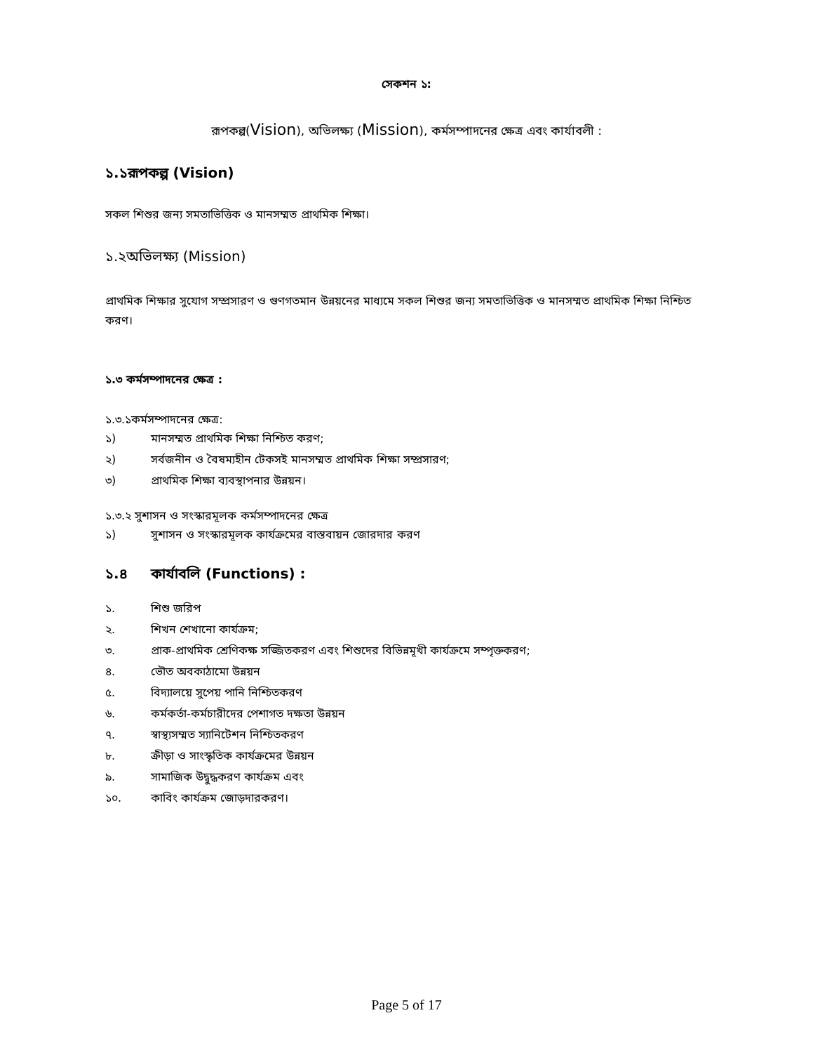সেকশন ১:
রূপকল্প(Vision), অভিলক্ষ্য (Mission), কর্মসম্পাদনের ক্ষেত্র এবং কার্যাবলী :
১.১রূপকল্প (Vision)
সকল শিশুর জন্য সমতাভিত্তিক ও মানসম্মত প্রাথমিক শিক্ষা।
১.২অভিলক্ষ্য (Mission)
প্রাথমিক শিক্ষার সুযোগ সম্প্রসারণ ও গুণগতমান উন্নয়নের মাধ্যমে সকল শিশুর জন্য সমতাভিত্তিক ও মানসম্মত প্রাথমিক শিক্ষা নিশ্চিত করণ।
১.৩ কর্মসম্পাদনের ক্ষেত্র :
১.৩.১কর্মসম্পাদনের ক্ষেত্র:
১) মানসম্মত প্রাথমিক শিক্ষা নিশ্চিত করণ;
২) সর্বজনীন ও বৈষম্যহীন টেকসই মানসম্মত প্রাথমিক শিক্ষা সম্প্রসারণ;
৩) প্রাথমিক শিক্ষা ব্যবস্থাপনার উন্নয়ন।
১.৩.২ সুশাসন ও সংস্কারমূলক কর্মসম্পাদনের ক্ষেত্র
১) সুশাসন ও সংস্কারমূলক কার্যক্রমের বাস্তবায়ন জোরদার করণ
১.৪ কার্যাবলি (Functions) :
১. শিশু জরিপ
২. শিখন শেখানো কার্যক্রম;
৩. প্রাক-প্রাথমিক শ্রেণিকক্ষ সজ্জিতকরণ এবং শিশুদের বিভিন্নমূখী কার্যক্রমে সম্পৃক্তকরণ;
৪. ভৌত অবকাঠামো উন্নয়ন
৫. বিদ্যালয়ে সুপেয় পানি নিশ্চিতকরণ
৬. কর্মকর্তা-কর্মচারীদের পেশাগত দক্ষতা উন্নয়ন
৭. স্বাস্থ্যসম্মত স্যানিটেশন নিশ্চিতকরণ
৮. ক্রীড়া ও সাংস্কৃতিক কার্যক্রমের উন্নয়ন
৯. সামাজিক উদ্বুদ্ধকরণ কার্যক্রম এবং
১০. কাবিং কার্যক্রম জোড়দারকরণ।
Page 5 of 17